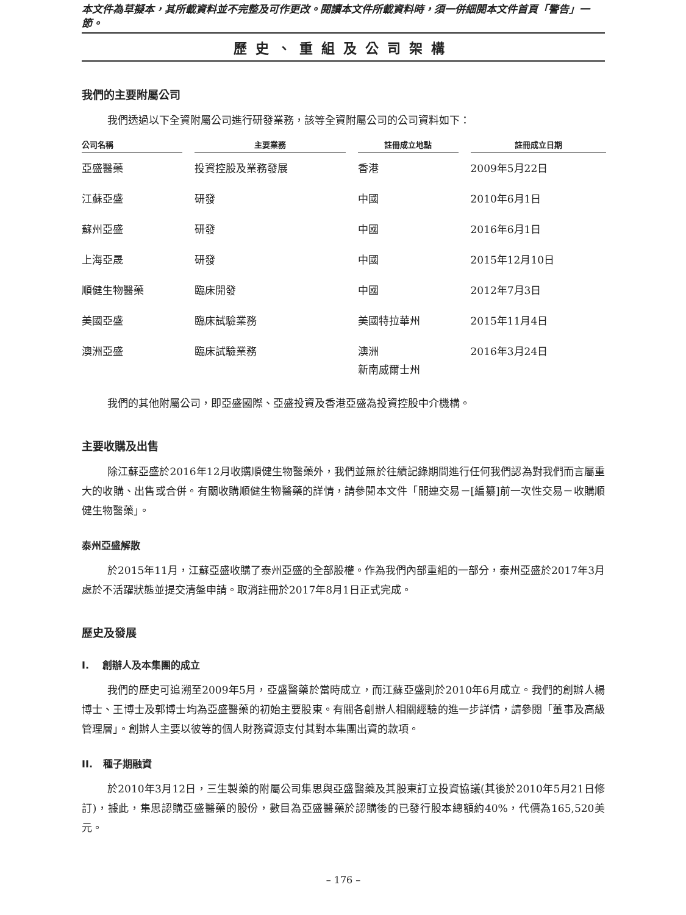本文件為草擬本，其所載資料並不完整及可作更改。閱讀本文件所載資料時，須一併細閱本文件首頁「警告」一節。
歷史、重組及公司架構
我們的主要附屬公司
我們透過以下全資附屬公司進行研發業務，該等全資附屬公司的公司資料如下：
| 公司名稱 | 主要業務 | 註冊成立地點 | 註冊成立日期 |
| --- | --- | --- | --- |
| 亞盛醫藥 | 投資控股及業務發展 | 香港 | 2009年5月22日 |
| 江蘇亞盛 | 研發 | 中國 | 2010年6月1日 |
| 蘇州亞盛 | 研發 | 中國 | 2016年6月1日 |
| 上海亞晟 | 研發 | 中國 | 2015年12月10日 |
| 順健生物醫藥 | 臨床開發 | 中國 | 2012年7月3日 |
| 美國亞盛 | 臨床試驗業務 | 美國特拉華州 | 2015年11月4日 |
| 澳洲亞盛 | 臨床試驗業務 | 澳洲 新南威爾士州 | 2016年3月24日 |
我們的其他附屬公司，即亞盛國際、亞盛投資及香港亞盛為投資控股中介機構。
主要收購及出售
除江蘇亞盛於2016年12月收購順健生物醫藥外，我們並無於往績記錄期間進行任何我們認為對我們而言屬重大的收購、出售或合併。有關收購順健生物醫藥的詳情，請參閱本文件「關連交易－[編纂]前一次性交易－收購順健生物醫藥」。
泰州亞盛解散
於2015年11月，江蘇亞盛收購了泰州亞盛的全部股權。作為我們內部重組的一部分，泰州亞盛於2017年3月處於不活躍狀態並提交清盤申請。取消註冊於2017年8月1日正式完成。
歷史及發展
I. 創辦人及本集團的成立
我們的歷史可追溯至2009年5月，亞盛醫藥於當時成立，而江蘇亞盛則於2010年6月成立。我們的創辦人楊博士、王博士及郭博士均為亞盛醫藥的初始主要股東。有關各創辦人相關經驗的進一步詳情，請參閱「董事及高級管理層」。創辦人主要以彼等的個人財務資源支付其對本集團出資的款項。
II. 種子期融資
於2010年3月12日，三生製藥的附屬公司集思與亞盛醫藥及其股東訂立投資協議(其後於2010年5月21日修訂)，據此，集思認購亞盛醫藥的股份，數目為亞盛醫藥於認購後的已發行股本總額約40%，代價為165,520美元。
– 176 –